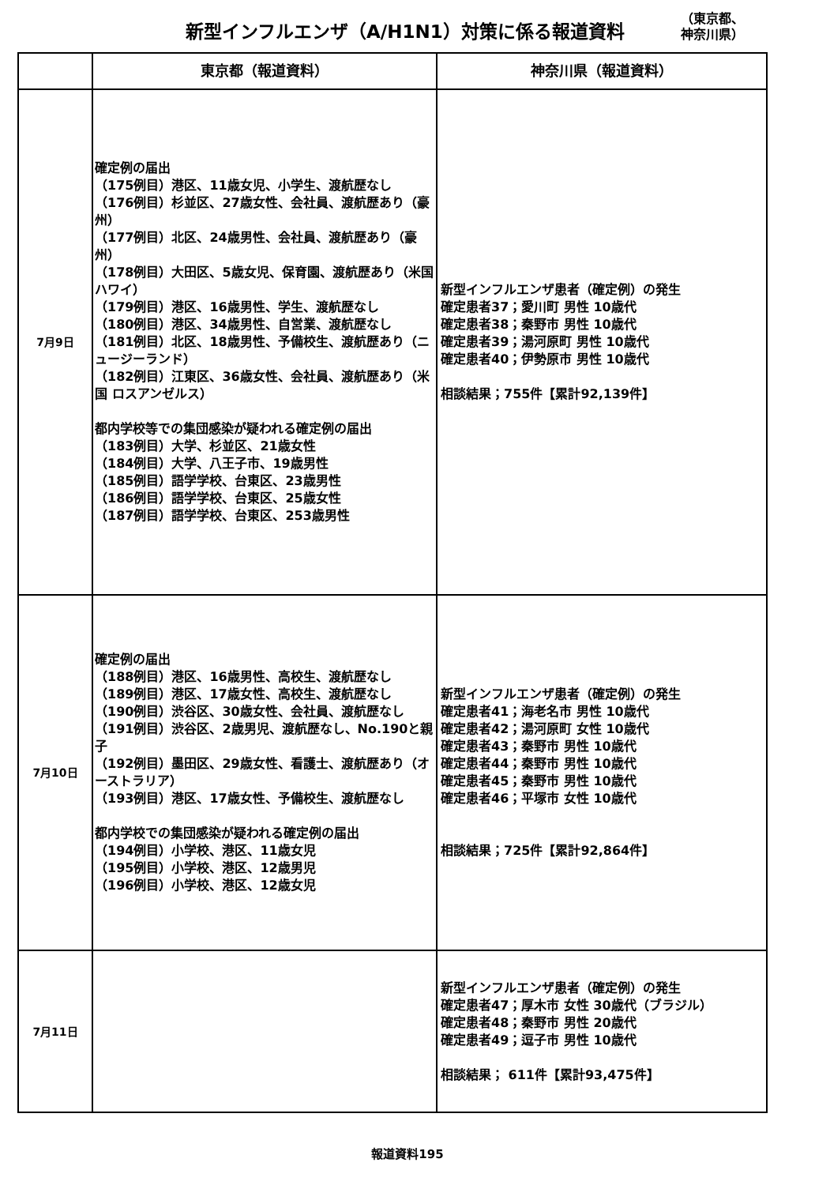新型インフルエンザ（A/H1N1）対策に係る報道資料
（東京都、
神奈川県）
| | 東京都（報道資料） | 神奈川県（報道資料） |
| --- | --- | --- |
| 7月9日 | 確定例の届出 （175例目）港区、11歳女児、小学生、渡航歴なし （176例目）杉並区、27歳女性、会社員、渡航歴あり（豪州） （177例目）北区、24歳男性、会社員、渡航歴あり（豪州） （178例目）大田区、5歳女児、保育園、渡航歴あり（米国 ハワイ） （179例目）港区、16歳男性、学生、渡航歴なし （180例目）港区、34歳男性、自営業、渡航歴なし （181例目）北区、18歳男性、予備校生、渡航歴あり（ニュージーランド） （182例目）江東区、36歳女性、会社員、渡航歴あり（米国 ロスアンゼルス） 都内学校等での集団感染が疑われる確定例の届出 （183例目）大学、杉並区、21歳女性 （184例目）大学、八王子市、19歳男性 （185例目）語学学校、台東区、23歳男性 （186例目）語学学校、台東区、25歳女性 （187例目）語学学校、台東区、253歳男性 | 新型インフルエンザ患者（確定例）の発生 確定患者37；愛川町 男性 10歳代 確定患者38；秦野市 男性 10歳代 確定患者39；湯河原町 男性 10歳代 確定患者40；伊勢原市 男性 10歳代 相談結果；755件【累計92,139件】 |
| 7月10日 | 確定例の届出 （188例目）港区、16歳男性、高校生、渡航歴なし （189例目）港区、17歳女性、高校生、渡航歴なし （190例目）渋谷区、30歳女性、会社員、渡航歴なし （191例目）渋谷区、2歳男児、渡航歴なし、No.190と親子 （192例目）墨田区、29歳女性、看護士、渡航歴あり（オーストラリア） （193例目）港区、17歳女性、予備校生、渡航歴なし 都内学校での集団感染が疑われる確定例の届出 （194例目）小学校、港区、11歳女児 （195例目）小学校、港区、12歳男児 （196例目）小学校、港区、12歳女児 | 新型インフルエンザ患者（確定例）の発生 確定患者41；海老名市 男性 10歳代 確定患者42；湯河原町 女性 10歳代 確定患者43；秦野市 男性 10歳代 確定患者44；秦野市 男性 10歳代 確定患者45；秦野市 男性 10歳代 確定患者46；平塚市 女性 10歳代 相談結果；725件【累計92,864件】 |
| 7月11日 | | 新型インフルエンザ患者（確定例）の発生 確定患者47；厚木市 女性 30歳代（ブラジル） 確定患者48；秦野市 男性 20歳代 確定患者49；逗子市 男性 10歳代 相談結果； 611件【累計93,475件】 |
報道資料195